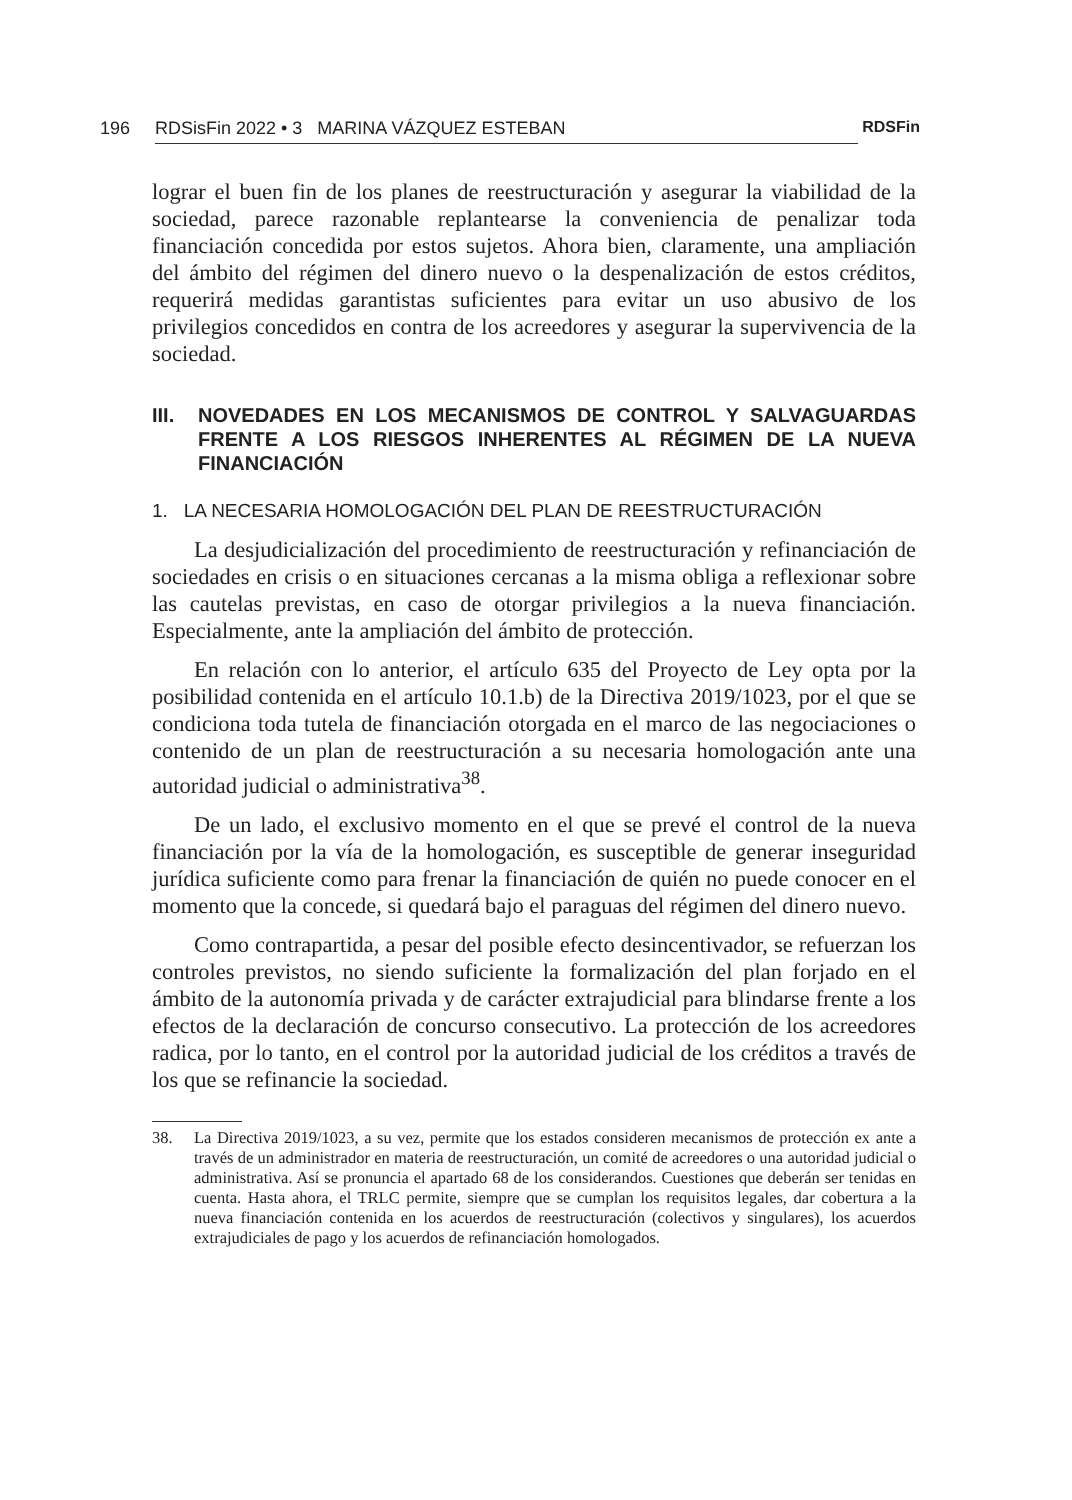196 RDSisFin 2022 • 3 MARINA VÁZQUEZ ESTEBAN RDSFin
lograr el buen fin de los planes de reestructuración y asegurar la viabilidad de la sociedad, parece razonable replantearse la conveniencia de penalizar toda financiación concedida por estos sujetos. Ahora bien, claramente, una ampliación del ámbito del régimen del dinero nuevo o la despenalización de estos créditos, requerirá medidas garantistas suficientes para evitar un uso abusivo de los privilegios concedidos en contra de los acreedores y asegurar la supervivencia de la sociedad.
III. NOVEDADES EN LOS MECANISMOS DE CONTROL Y SALVAGUARDAS FRENTE A LOS RIESGOS INHERENTES AL RÉGIMEN DE LA NUEVA FINANCIACIÓN
1. LA NECESARIA HOMOLOGACIÓN DEL PLAN DE REESTRUCTURACIÓN
La desjudicialización del procedimiento de reestructuración y refinanciación de sociedades en crisis o en situaciones cercanas a la misma obliga a reflexionar sobre las cautelas previstas, en caso de otorgar privilegios a la nueva financiación. Especialmente, ante la ampliación del ámbito de protección.
En relación con lo anterior, el artículo 635 del Proyecto de Ley opta por la posibilidad contenida en el artículo 10.1.b) de la Directiva 2019/1023, por el que se condiciona toda tutela de financiación otorgada en el marco de las negociaciones o contenido de un plan de reestructuración a su necesaria homologación ante una autoridad judicial o administrativa<sup>38</sup>.
De un lado, el exclusivo momento en el que se prevé el control de la nueva financiación por la vía de la homologación, es susceptible de generar inseguridad jurídica suficiente como para frenar la financiación de quién no puede conocer en el momento que la concede, si quedará bajo el paraguas del régimen del dinero nuevo.
Como contrapartida, a pesar del posible efecto desincentivador, se refuerzan los controles previstos, no siendo suficiente la formalización del plan forjado en el ámbito de la autonomía privada y de carácter extrajudicial para blindarse frente a los efectos de la declaración de concurso consecutivo. La protección de los acreedores radica, por lo tanto, en el control por la autoridad judicial de los créditos a través de los que se refinancie la sociedad.
38. La Directiva 2019/1023, a su vez, permite que los estados consideren mecanismos de protección ex ante a través de un administrador en materia de reestructuración, un comité de acreedores o una autoridad judicial o administrativa. Así se pronuncia el apartado 68 de los considerandos. Cuestiones que deberán ser tenidas en cuenta. Hasta ahora, el TRLC permite, siempre que se cumplan los requisitos legales, dar cobertura a la nueva financiación contenida en los acuerdos de reestructuración (colectivos y singulares), los acuerdos extrajudiciales de pago y los acuerdos de refinanciación homologados.